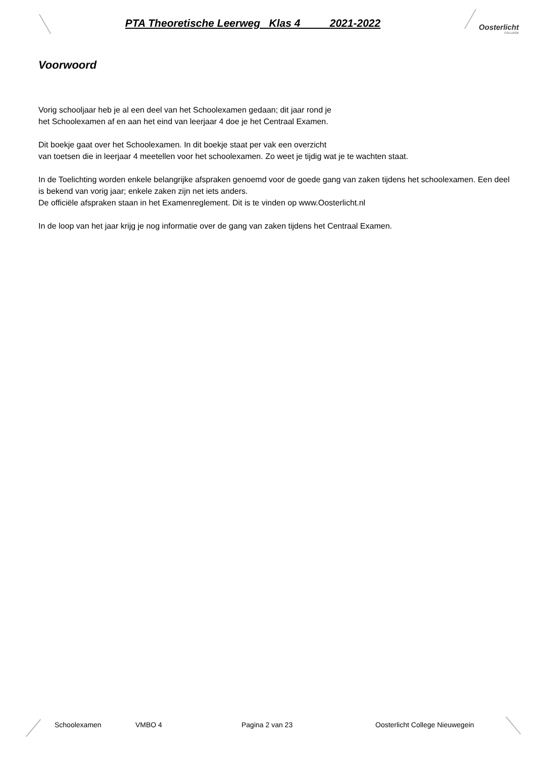PTA Theoretische Leerweg Klas 4 2021-2022
Oosterlicht
COLLEGE
Voorwoord
Vorig schooljaar heb je al een deel van het Schoolexamen gedaan; dit jaar rond je
het Schoolexamen af en aan het eind van leerjaar 4 doe je het Centraal Examen.
Dit boekje gaat over het Schoolexamen. In dit boekje staat per vak een overzicht
van toetsen die in leerjaar 4 meetellen voor het schoolexamen. Zo weet je tijdig wat je te wachten staat.
In de Toelichting worden enkele belangrijke afspraken genoemd voor de goede gang van zaken tijdens het schoolexamen. Een deel is bekend van vorig jaar; enkele zaken zijn net iets anders.
De officiële afspraken staan in het Examenreglement. Dit is te vinden op www.Oosterlicht.nl
In de loop van het jaar krijg je nog informatie over de gang van zaken tijdens het Centraal Examen.
Schoolexamen VMBO 4 Pagina 2 van 23 Oosterlicht College Nieuwegein